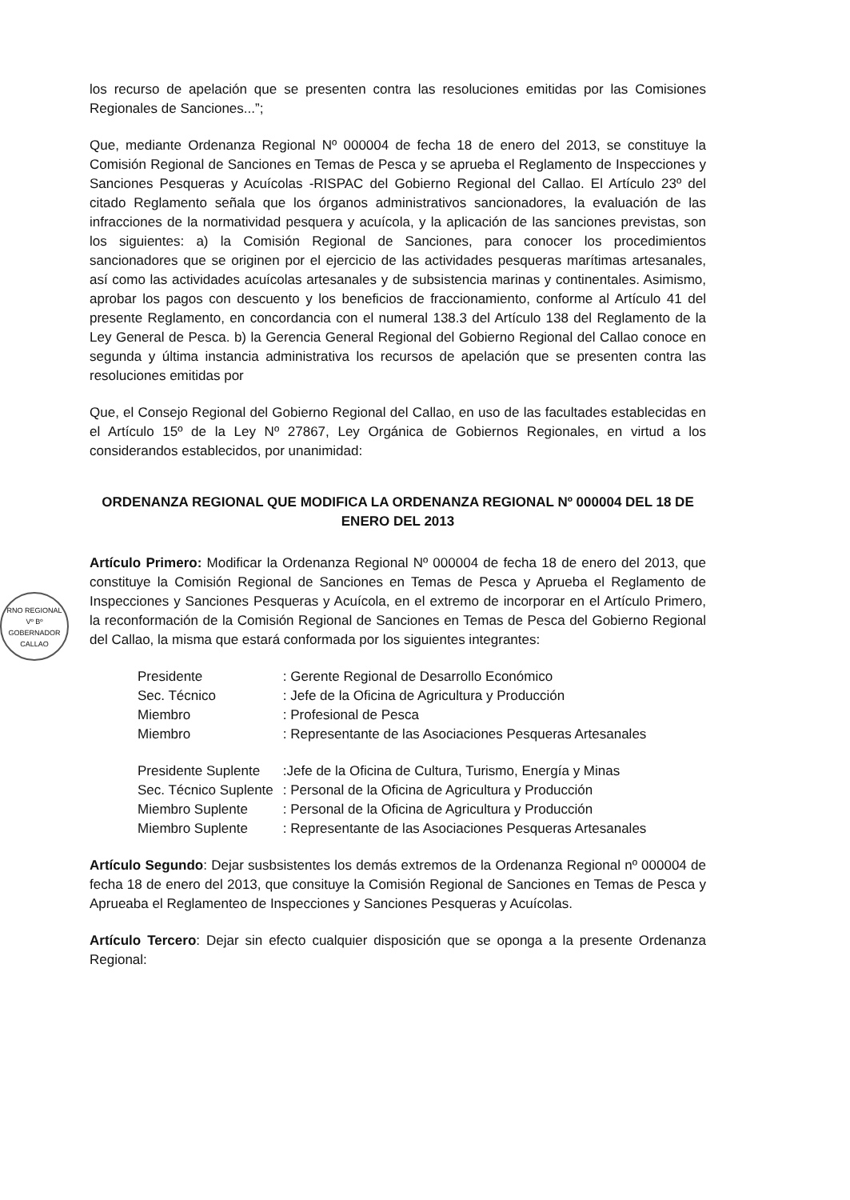los recurso de apelación que se presenten contra las resoluciones emitidas por las Comisiones Regionales de Sanciones...”;
Que, mediante Ordenanza Regional Nº 000004 de fecha 18 de enero del 2013, se constituye la Comisión Regional de Sanciones en Temas de Pesca y se aprueba el Reglamento de Inspecciones y Sanciones Pesqueras y Acuícolas -RISPAC del Gobierno Regional del Callao. El Artículo 23º del citado Reglamento señala que los órganos administrativos sancionadores, la evaluación de las infracciones de la normatividad pesquera y acuícola, y la aplicación de las sanciones previstas, son los siguientes: a) la Comisión Regional de Sanciones, para conocer los procedimientos sancionadores que se originen por el ejercicio de las actividades pesqueras marítimas artesanales, así como las actividades acuícolas artesanales y de subsistencia marinas y continentales. Asimismo, aprobar los pagos con descuento y los beneficios de fraccionamiento, conforme al Artículo 41 del presente Reglamento, en concordancia con el numeral 138.3 del Artículo 138 del Reglamento de la Ley General de Pesca. b) la Gerencia General Regional del Gobierno Regional del Callao conoce en segunda y última instancia administrativa los recursos de apelación que se presenten contra las resoluciones emitidas por
Que, el Consejo Regional del Gobierno Regional del Callao, en uso de las facultades establecidas en el Artículo 15º de la Ley Nº 27867, Ley Orgánica de Gobiernos Regionales, en virtud a los considerandos establecidos, por unanimidad:
ORDENANZA REGIONAL QUE MODIFICA LA ORDENANZA REGIONAL Nº 000004 DEL 18 DE ENERO DEL 2013
Artículo Primero: Modificar la Ordenanza Regional Nº 000004 de fecha 18 de enero del 2013, que constituye la Comisión Regional de Sanciones en Temas de Pesca y Aprueba el Reglamento de Inspecciones y Sanciones Pesqueras y Acuícola, en el extremo de incorporar en el Artículo Primero, la reconformación de la Comisión Regional de Sanciones en Temas de Pesca del Gobierno Regional del Callao, la misma que estará conformada por los siguientes integrantes:
| Presidente | : Gerente Regional de Desarrollo Económico |
| Sec. Técnico | : Jefe de la Oficina de Agricultura y Producción |
| Miembro | : Profesional de Pesca |
| Miembro | : Representante de las Asociaciones Pesqueras Artesanales |
| Presidente Suplente | :Jefe de la Oficina de Cultura, Turismo, Energía y Minas |
| Sec. Técnico Suplente | : Personal de la Oficina de Agricultura y Producción |
| Miembro Suplente | : Personal de la Oficina de Agricultura y Producción |
| Miembro Suplente | : Representante de las Asociaciones Pesqueras Artesanales |
Artículo Segundo: Dejar susbsistentes los demás extremos de la Ordenanza Regional nº 000004 de fecha 18 de enero del 2013, que consituye la Comisión Regional de Sanciones en Temas de Pesca y Aprueaba el Reglamenteo de Inspecciones y Sanciones Pesqueras y Acuícolas.
Artículo Tercero: Dejar sin efecto cualquier disposición que se oponga a la presente Ordenanza Regional:
RNO REGIONAL
Vº Bº
GOBERNADOR
CALLAO